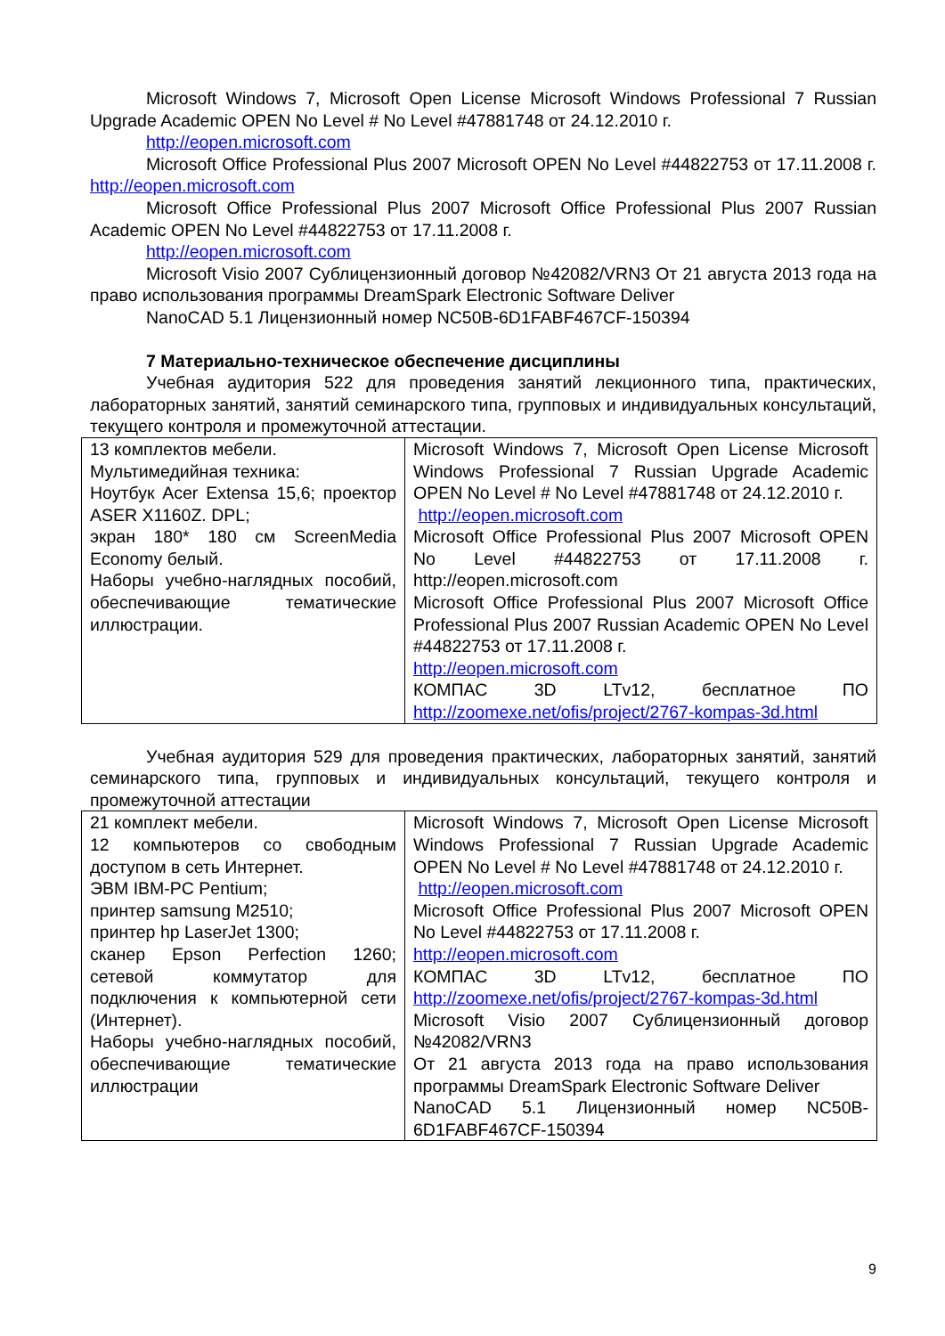Microsoft Windows 7, Microsoft Open License Microsoft Windows Professional 7 Russian Upgrade Academic OPEN No Level # No Level #47881748 от 24.12.2010 г.
http://eopen.microsoft.com
Microsoft Office Professional Plus 2007 Microsoft OPEN No Level #44822753 от 17.11.2008 г. http://eopen.microsoft.com
Microsoft Office Professional Plus 2007 Microsoft Office Professional Plus 2007 Russian Academic OPEN No Level #44822753 от 17.11.2008 г.
http://eopen.microsoft.com
Microsoft Visio 2007 Сублицензионный договор №42082/VRN3 От 21 августа 2013 года на право использования программы DreamSpark Electronic Software Deliver
NanoCAD 5.1 Лицензионный номер NC50B-6D1FABF467CF-150394
7 Материально-техническое обеспечение дисциплины
Учебная аудитория 522 для проведения занятий лекционного типа, практических, лабораторных занятий, занятий семинарского типа, групповых и индивидуальных консультаций, текущего контроля и промежуточной аттестации.
| 13 комплектов мебели. Мультимедийная техника: Ноутбук Acer Extensa 15,6; проектор ASER X1160Z. DPL; экран 180* 180 см ScreenMedia Economy белый. Наборы учебно-наглядных пособий, обеспечивающие тематические иллюстрации. | Microsoft Windows 7, Microsoft Open License Microsoft Windows Professional 7 Russian Upgrade Academic OPEN No Level # No Level #47881748 от 24.12.2010 г. http://eopen.microsoft.com Microsoft Office Professional Plus 2007 Microsoft OPEN No Level #44822753 от 17.11.2008 г. http://eopen.microsoft.com Microsoft Office Professional Plus 2007 Microsoft Office Professional Plus 2007 Russian Academic OPEN No Level #44822753 от 17.11.2008 г. http://eopen.microsoft.com КОМПАС 3D LTv12, бесплатное ПО http://zoomexe.net/ofis/project/2767-kompas-3d.html |
Учебная аудитория 529 для проведения практических, лабораторных занятий, занятий семинарского типа, групповых и индивидуальных консультаций, текущего контроля и промежуточной аттестации
| 21 комплект мебели. 12 компьютеров со свободным доступом в сеть Интернет. ЭВМ IBM-PC Pentium; принтер samsung M2510; принтер hp LaserJet 1300; сканер Epson Perfection 1260; сетевой коммутатор для подключения к компьютерной сети (Интернет). Наборы учебно-наглядных пособий, обеспечивающие тематические иллюстрации | Microsoft Windows 7, Microsoft Open License Microsoft Windows Professional 7 Russian Upgrade Academic OPEN No Level # No Level #47881748 от 24.12.2010 г. http://eopen.microsoft.com Microsoft Office Professional Plus 2007 Microsoft OPEN No Level #44822753 от 17.11.2008 г. http://eopen.microsoft.com КОМПАС 3D LTv12, бесплатное ПО http://zoomexe.net/ofis/project/2767-kompas-3d.html Microsoft Visio 2007 Сублицензионный договор №42082/VRN3 От 21 августа 2013 года на право использования программы DreamSpark Electronic Software Deliver NanoCAD 5.1 Лицензионный номер NC50B-6D1FABF467CF-150394 |
9